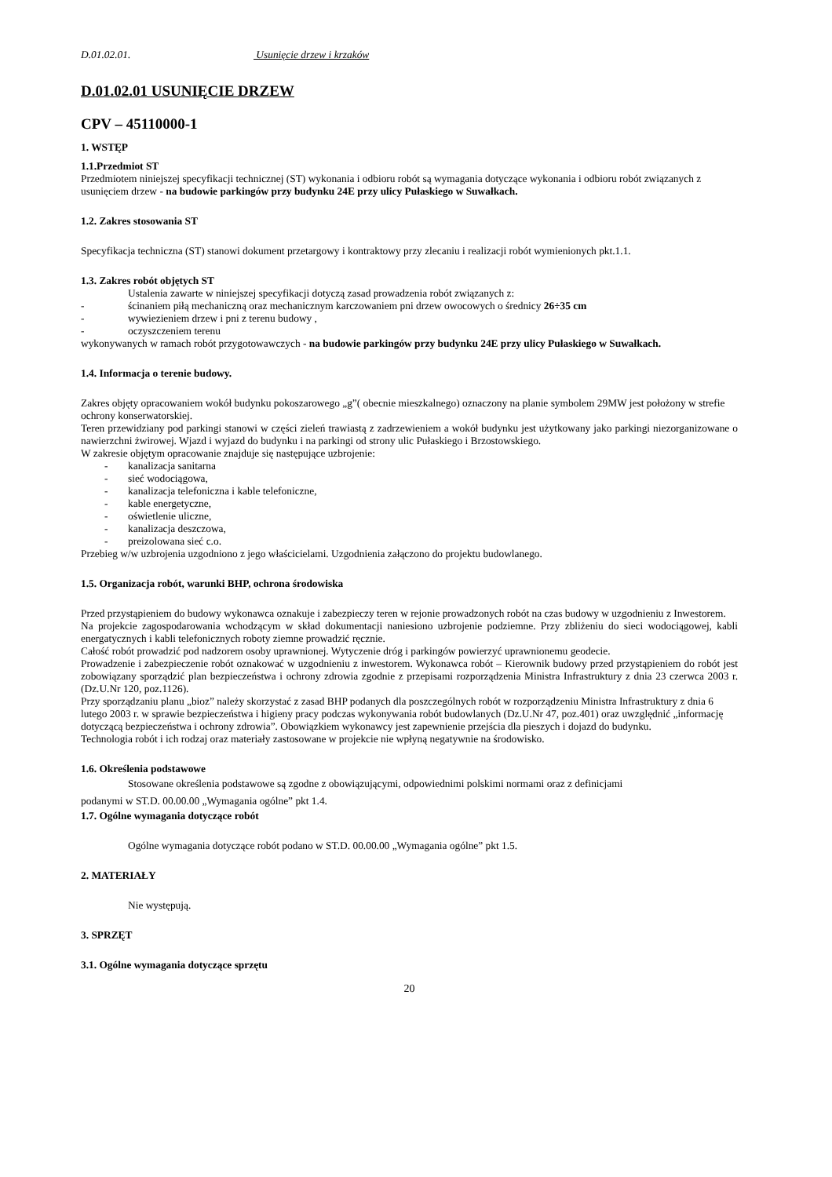D.01.02.01. Usunięcie drzew i krzaków
D.01.02.01 USUNIĘCIE DRZEW
CPV – 45110000-1
1. WSTĘP
1.1.Przedmiot ST
Przedmiotem niniejszej specyfikacji technicznej (ST) wykonania i odbioru robót są wymagania dotyczące wykonania i odbioru robót związanych z usunięciem drzew - na budowie parkingów przy budynku 24E przy ulicy Pułaskiego w Suwałkach.
1.2. Zakres stosowania ST
Specyfikacja techniczna (ST) stanowi dokument przetargowy i kontraktowy przy zlecaniu i realizacji robót wymienionych pkt.1.1.
1.3. Zakres robót objętych ST
Ustalenia zawarte w niniejszej specyfikacji dotyczą zasad prowadzenia robót związanych z:
- ścinaniem piłą mechaniczną oraz mechanicznym karczowaniem pni drzew owocowych o średnicy 26÷35 cm
- wywiezieniem drzew i pni z terenu budowy ,
- oczyszczeniem terenu
wykonywanych w ramach robót przygotowawczych - na budowie parkingów przy budynku 24E przy ulicy Pułaskiego w Suwałkach.
1.4. Informacja o terenie budowy.
Zakres objęty opracowaniem wokół budynku pokoszarowego „g”( obecnie mieszkalnego) oznaczony na planie symbolem 29MW jest położony w strefie ochrony konserwatorskiej.
Teren przewidziany pod parkingi stanowi w części zieleń trawiastą z zadrzewieniem a wokół budynku jest użytkowany jako parkingi niezorganizowane o nawierzchni żwirowej. Wjazd i wyjazd do budynku i na parkingi od strony ulic Pułaskiego i Brzostowskiego.
W zakresie objętym opracowanie znajduje się następujące uzbrojenie:
- kanalizacja sanitarna
- sieć wodociągowa,
- kanalizacja telefoniczna i kable telefoniczne,
- kable energetyczne,
- oświetlenie uliczne,
- kanalizacja deszczowa,
- preizolowana sieć c.o.
Przebieg w/w uzbrojenia uzgodniono z jego właścicielami. Uzgodnienia załączono do projektu budowlanego.
1.5. Organizacja robót, warunki BHP, ochrona środowiska
Przed przystąpieniem do budowy wykonawca oznakuje i zabezpieczy teren w rejonie prowadzonych robót na czas budowy w uzgodnieniu z Inwestorem.
Na projekcie zagospodarowania wchodzącym w skład dokumentacji naniesiono uzbrojenie podziemne. Przy zbliżeniu do sieci wodociągowej, kabli energatycznych i kabli telefonicznych roboty ziemne prowadzić ręcznie.
Całość robót prowadzić pod nadzorem osoby uprawnionej. Wytyczenie dróg i parkingów powierzyć uprawnionemu geodecie.
Prowadzenie i zabezpieczenie robót oznakować w uzgodnieniu z inwestorem. Wykonawca robót – Kierownik budowy przed przystąpieniem do robót jest zobowiązany sporządzić plan bezpieczeństwa i ochrony zdrowia zgodnie z przepisami rozporządzenia Ministra Infrastruktury z dnia 23 czerwca 2003 r. (Dz.U.Nr 120, poz.1126).
Przy sporządzaniu planu „bioz” należy skorzystać z zasad BHP podanych dla poszczególnych robót w rozporządzeniu Ministra Infrastruktury z dnia 6 lutego 2003 r. w sprawie bezpieczeństwa i higieny pracy podczas wykonywania robót budowlanych (Dz.U.Nr 47, poz.401) oraz uwzględnić „informację dotyczącą bezpieczeństwa i ochrony zdrowia”. Obowiązkiem wykonawcy jest zapewnienie przejścia dla pieszych i dojazd do budynku.
Technologia robót i ich rodzaj oraz materiały zastosowane w projekcie nie wpłyną negatywnie na środowisko.
1.6. Określenia podstawowe
Stosowane określenia podstawowe są zgodne z obowiązującymi, odpowiednimi polskimi normami oraz z definicjami
podanymi w ST.D. 00.00.00 „Wymagania ogólne” pkt 1.4.
1.7. Ogólne wymagania dotyczące robót
Ogólne wymagania dotyczące robót podano w ST.D. 00.00.00 „Wymagania ogólne” pkt 1.5.
2. MATERIAŁY
Nie występują.
3. SPRZĘT
3.1. Ogólne wymagania dotyczące sprzętu
20